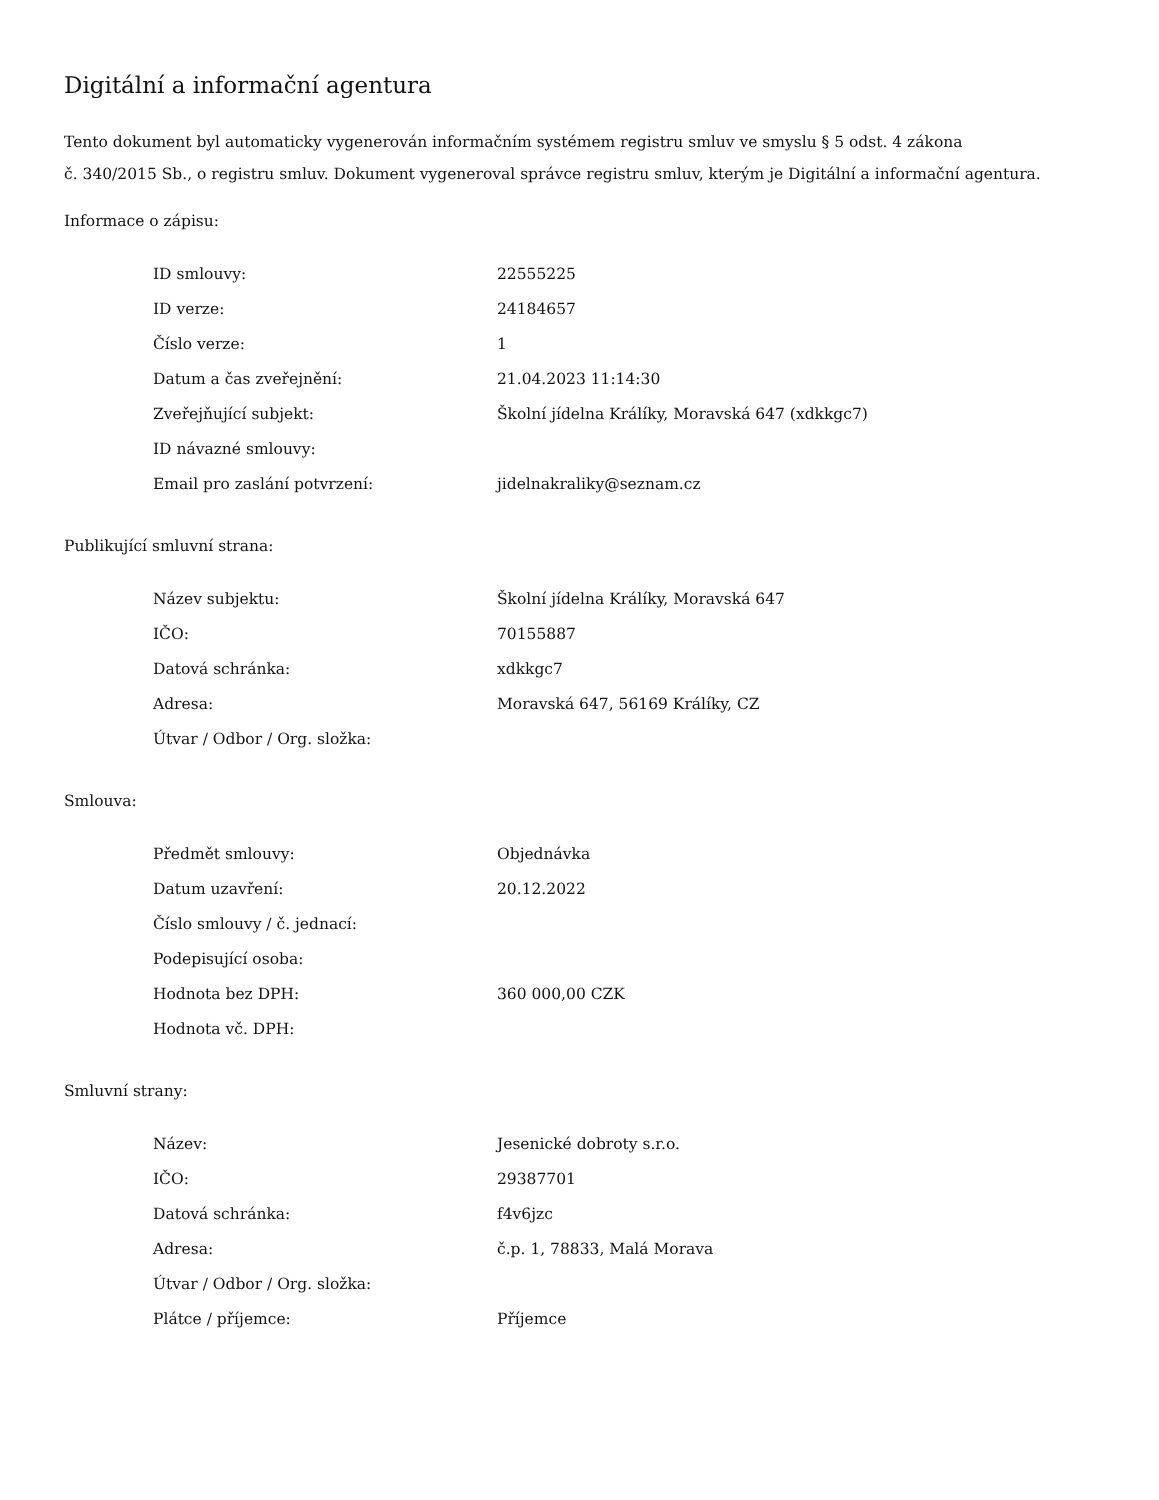Digitální a informační agentura
Tento dokument byl automaticky vygenerován informačním systémem registru smluv ve smyslu § 5 odst. 4 zákona
č. 340/2015 Sb., o registru smluv. Dokument vygeneroval správce registru smluv, kterým je Digitální a informační agentura.
Informace o zápisu:
| ID smlouvy: | 22555225 |
| ID verze: | 24184657 |
| Číslo verze: | 1 |
| Datum a čas zveřejnění: | 21.04.2023 11:14:30 |
| Zveřejňující subjekt: | Školní jídelna Králíky, Moravská 647 (xdkkgc7) |
| ID návazné smlouvy: | |
| Email pro zaslání potvrzení: | jidelnakraliky@seznam.cz |
Publikující smluvní strana:
| Název subjektu: | Školní jídelna Králíky, Moravská 647 |
| IČO: | 70155887 |
| Datová schránka: | xdkkgc7 |
| Adresa: | Moravská 647, 56169 Králíky, CZ |
| Útvar / Odbor / Org. složka: | |
Smlouva:
| Předmět smlouvy: | Objednávka |
| Datum uzavření: | 20.12.2022 |
| Číslo smlouvy / č. jednací: | |
| Podepisující osoba: | |
| Hodnota bez DPH: | 360 000,00 CZK |
| Hodnota vč. DPH: | |
Smluvní strany:
| Název: | Jesenické dobroty s.r.o. |
| IČO: | 29387701 |
| Datová schránka: | f4v6jzc |
| Adresa: | č.p. 1, 78833, Malá Morava |
| Útvar / Odbor / Org. složka: | |
| Plátce / příjemce: | Příjemce |